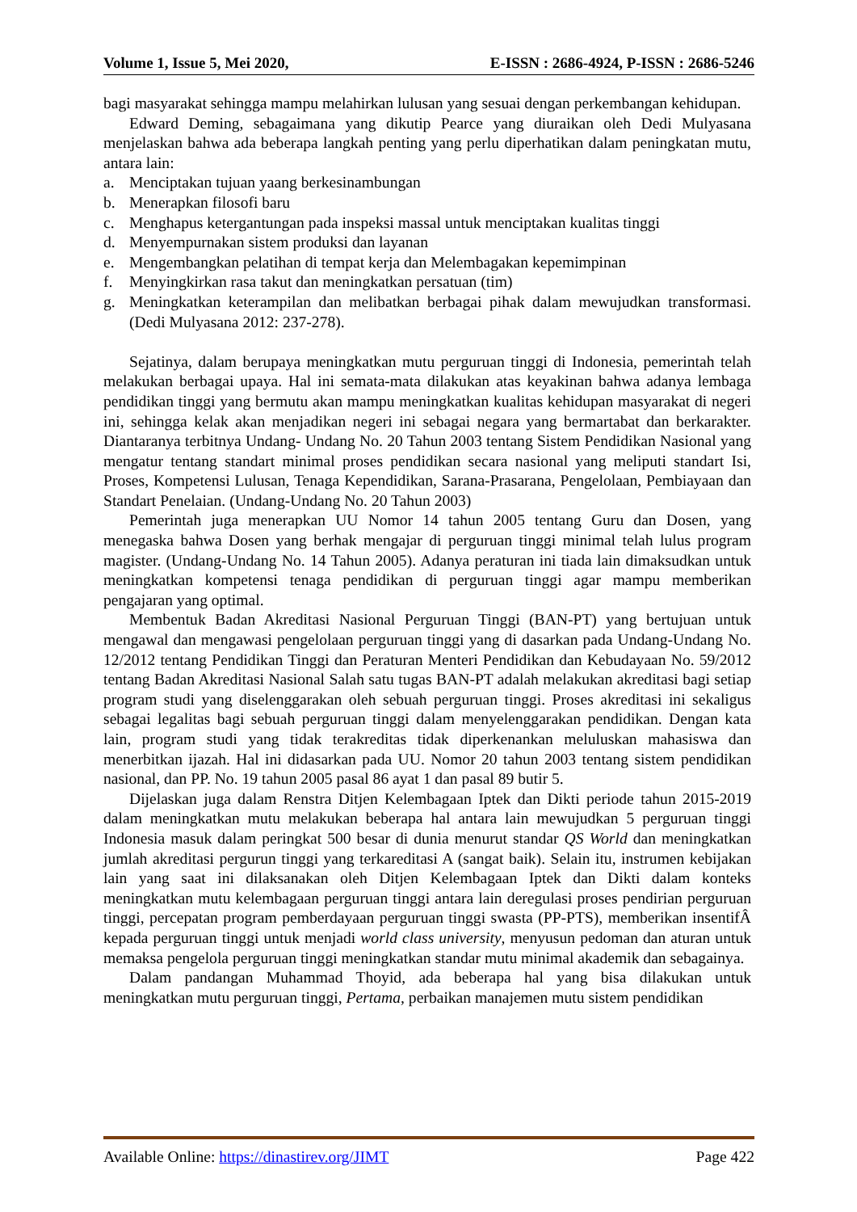Volume 1, Issue 5, Mei 2020, E-ISSN : 2686-4924, P-ISSN : 2686-5246
bagi masyarakat sehingga mampu melahirkan lulusan yang sesuai dengan perkembangan kehidupan.
Edward Deming, sebagaimana yang dikutip Pearce yang diuraikan oleh Dedi Mulyasana menjelaskan bahwa ada beberapa langkah penting yang perlu diperhatikan dalam peningkatan mutu, antara lain:
a. Menciptakan tujuan yaang berkesinambungan
b. Menerapkan filosofi baru
c. Menghapus ketergantungan pada inspeksi massal untuk menciptakan kualitas tinggi
d. Menyempurnakan sistem produksi dan layanan
e. Mengembangkan pelatihan di tempat kerja dan Melembagakan kepemimpinan
f. Menyingkirkan rasa takut dan meningkatkan persatuan (tim)
g. Meningkatkan keterampilan dan melibatkan berbagai pihak dalam mewujudkan transformasi. (Dedi Mulyasana 2012: 237-278).
Sejatinya, dalam berupaya meningkatkan mutu perguruan tinggi di Indonesia, pemerintah telah melakukan berbagai upaya. Hal ini semata-mata dilakukan atas keyakinan bahwa adanya lembaga pendidikan tinggi yang bermutu akan mampu meningkatkan kualitas kehidupan masyarakat di negeri ini, sehingga kelak akan menjadikan negeri ini sebagai negara yang bermartabat dan berkarakter. Diantaranya terbitnya Undang- Undang No. 20 Tahun 2003 tentang Sistem Pendidikan Nasional yang mengatur tentang standart minimal proses pendidikan secara nasional yang meliputi standart Isi, Proses, Kompetensi Lulusan, Tenaga Kependidikan, Sarana-Prasarana, Pengelolaan, Pembiayaan dan Standart Penelaian. (Undang-Undang No. 20 Tahun 2003)
Pemerintah juga menerapkan UU Nomor 14 tahun 2005 tentang Guru dan Dosen, yang menegaska bahwa Dosen yang berhak mengajar di perguruan tinggi minimal telah lulus program magister. (Undang-Undang No. 14 Tahun 2005). Adanya peraturan ini tiada lain dimaksudkan untuk meningkatkan kompetensi tenaga pendidikan di perguruan tinggi agar mampu memberikan pengajaran yang optimal.
Membentuk Badan Akreditasi Nasional Perguruan Tinggi (BAN-PT) yang bertujuan untuk mengawal dan mengawasi pengelolaan perguruan tinggi yang di dasarkan pada Undang-Undang No. 12/2012 tentang Pendidikan Tinggi dan Peraturan Menteri Pendidikan dan Kebudayaan No. 59/2012 tentang Badan Akreditasi Nasional Salah satu tugas BAN-PT adalah melakukan akreditasi bagi setiap program studi yang diselenggarakan oleh sebuah perguruan tinggi. Proses akreditasi ini sekaligus sebagai legalitas bagi sebuah perguruan tinggi dalam menyelenggarakan pendidikan. Dengan kata lain, program studi yang tidak terakreditas tidak diperkenankan meluluskan mahasiswa dan menerbitkan ijazah. Hal ini didasarkan pada UU. Nomor 20 tahun 2003 tentang sistem pendidikan nasional, dan PP. No. 19 tahun 2005 pasal 86 ayat 1 dan pasal 89 butir 5.
Dijelaskan juga dalam Renstra Ditjen Kelembagaan Iptek dan Dikti periode tahun 2015-2019 dalam meningkatkan mutu melakukan beberapa hal antara lain mewujudkan 5 perguruan tinggi Indonesia masuk dalam peringkat 500 besar di dunia menurut standar QS World dan meningkatkan jumlah akreditasi pergurun tinggi yang terkareditasi A (sangat baik). Selain itu, instrumen kebijakan lain yang saat ini dilaksanakan oleh Ditjen Kelembagaan Iptek dan Dikti dalam konteks meningkatkan mutu kelembagaan perguruan tinggi antara lain deregulasi proses pendirian perguruan tinggi, percepatan program pemberdayaan perguruan tinggi swasta (PP-PTS), memberikan insentifÂ kepada perguruan tinggi untuk menjadi world class university, menyusun pedoman dan aturan untuk memaksa pengelola perguruan tinggi meningkatkan standar mutu minimal akademik dan sebagainya.
Dalam pandangan Muhammad Thoyid, ada beberapa hal yang bisa dilakukan untuk meningkatkan mutu perguruan tinggi, Pertama, perbaikan manajemen mutu sistem pendidikan
Available Online: https://dinastirev.org/JIMT Page 422